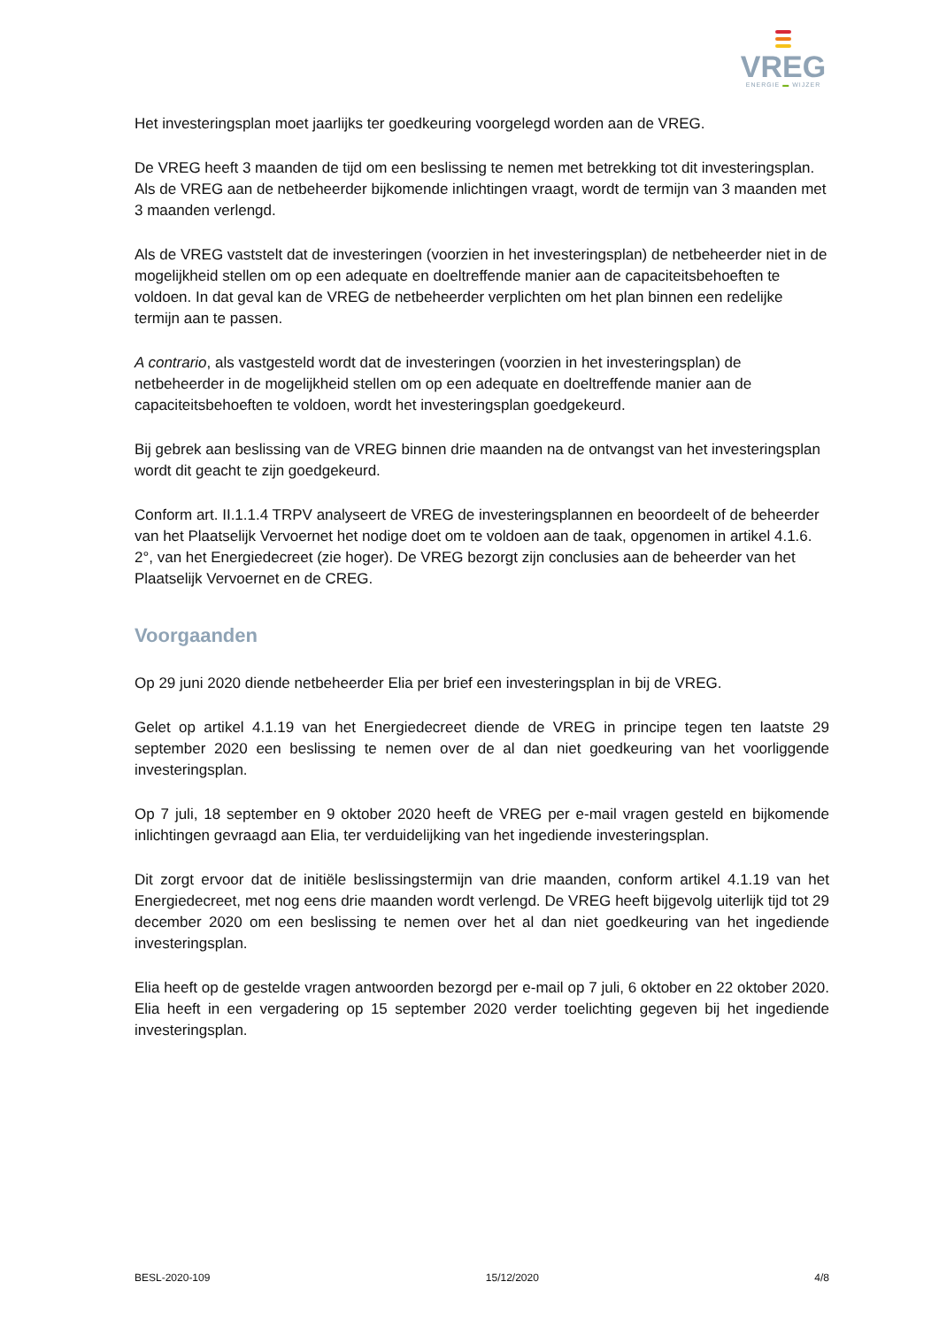VREG
ENERGIE ▬ WIJZER
Het investeringsplan moet jaarlijks ter goedkeuring voorgelegd worden aan de VREG.
De VREG heeft 3 maanden de tijd om een beslissing te nemen met betrekking tot dit investeringsplan. Als de VREG aan de netbeheerder bijkomende inlichtingen vraagt, wordt de termijn van 3 maanden met 3 maanden verlengd.
Als de VREG vaststelt dat de investeringen (voorzien in het investeringsplan) de netbeheerder niet in de mogelijkheid stellen om op een adequate en doeltreffende manier aan de capaciteitsbehoeften te voldoen. In dat geval kan de VREG de netbeheerder verplichten om het plan binnen een redelijke termijn aan te passen.
A contrario, als vastgesteld wordt dat de investeringen (voorzien in het investeringsplan) de netbeheerder in de mogelijkheid stellen om op een adequate en doeltreffende manier aan de capaciteitsbehoeften te voldoen, wordt het investeringsplan goedgekeurd.
Bij gebrek aan beslissing van de VREG binnen drie maanden na de ontvangst van het investeringsplan wordt dit geacht te zijn goedgekeurd.
Conform art. II.1.1.4 TRPV analyseert de VREG de investeringsplannen en beoordeelt of de beheerder van het Plaatselijk Vervoernet het nodige doet om te voldoen aan de taak, opgenomen in artikel 4.1.6. 2°, van het Energiedecreet (zie hoger). De VREG bezorgt zijn conclusies aan de beheerder van het Plaatselijk Vervoernet en de CREG.
Voorgaanden
Op 29 juni 2020 diende netbeheerder Elia per brief een investeringsplan in bij de VREG.
Gelet op artikel 4.1.19 van het Energiedecreet diende de VREG in principe tegen ten laatste 29 september 2020 een beslissing te nemen over de al dan niet goedkeuring van het voorliggende investeringsplan.
Op 7 juli, 18 september en 9 oktober 2020 heeft de VREG per e-mail vragen gesteld en bijkomende inlichtingen gevraagd aan Elia, ter verduidelijking van het ingediende investeringsplan.
Dit zorgt ervoor dat de initiële beslissingstermijn van drie maanden, conform artikel 4.1.19 van het Energiedecreet, met nog eens drie maanden wordt verlengd. De VREG heeft bijgevolg uiterlijk tijd tot 29 december 2020 om een beslissing te nemen over het al dan niet goedkeuring van het ingediende investeringsplan.
Elia heeft op de gestelde vragen antwoorden bezorgd per e-mail op 7 juli, 6 oktober en 22 oktober 2020. Elia heeft in een vergadering op 15 september 2020 verder toelichting gegeven bij het ingediende investeringsplan.
BESL-2020-109 15/12/2020 4/8